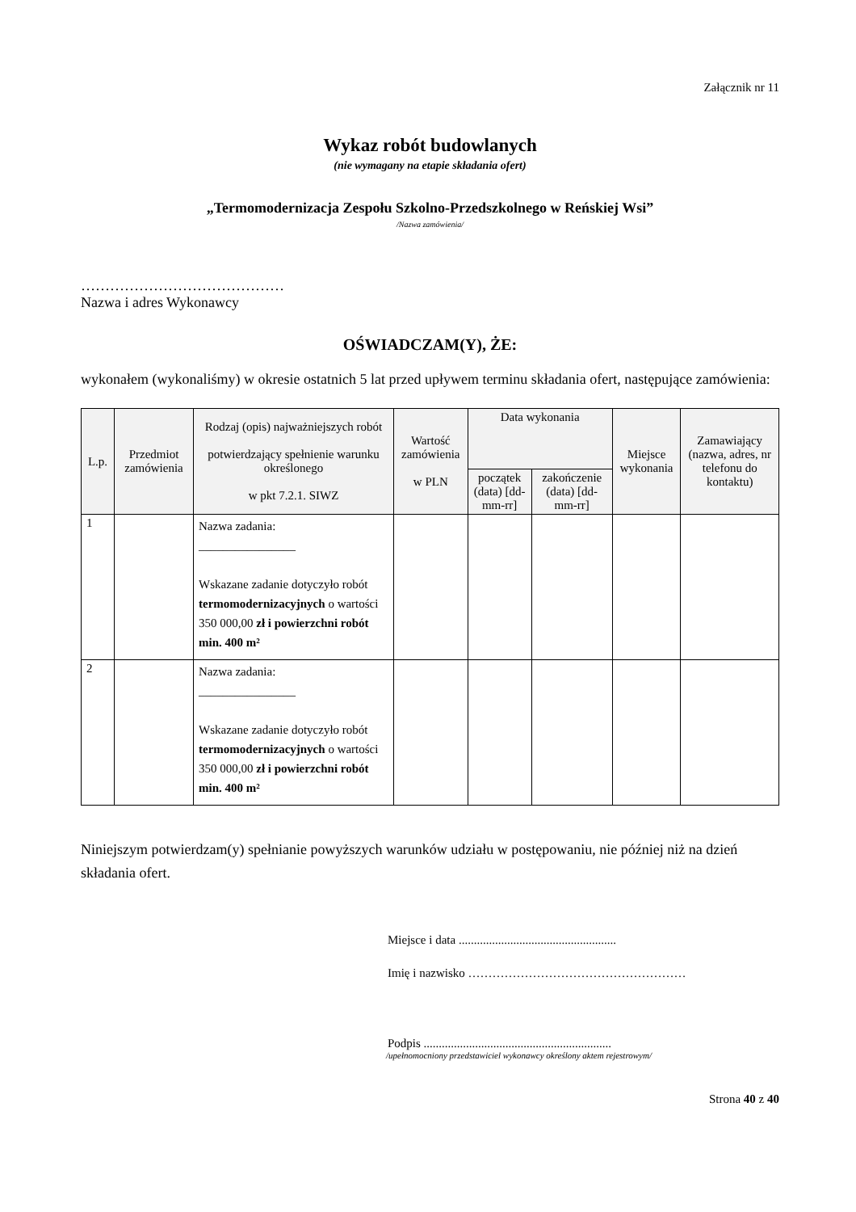Załącznik nr 11
Wykaz robót budowlanych
(nie wymagany na etapie składania ofert)
„Termomodernizacja Zespołu Szkolno-Przedszkolnego w Reńskiej Wsi”
/Nazwa zamówienia/
……………………………………
Nazwa i adres Wykonawcy
OŚWIADCZAM(Y), ŻE:
wykonałem (wykonaliśmy) w okresie ostatnich 5 lat przed upływem terminu składania ofert, następujące zamówienia:
| L.p. | Przedmiot zamówienia | Rodzaj (opis) najważniejszych robót potwierdzający spełnienie warunku określonego w pkt 7.2.1. SIWZ | Wartość zamówienia w PLN | Data wykonania | | Miejsce wykonania | Zamawiający (nazwa, adres, nr telefonu do kontaktu) |
| --- | --- | --- | --- | --- | --- | --- | --- |
| | | | | początek (data) [dd-mm-rr] | zakończenie (data) [dd-mm-rr] | | |
| 1 | | Nazwa zadania: ________________ Wskazane zadanie dotyczyło robót termomodernizacyjnych o wartości 350 000,00 zł i powierzchni robót min. 400 m² | | | | | |
| 2 | | Nazwa zadania: ________________ Wskazane zadanie dotyczyło robót termomodernizacyjnych o wartości 350 000,00 zł i powierzchni robót min. 400 m² | | | | | |
Niniejszym potwierdzam(y) spełnianie powyższych warunków udziału w postępowaniu, nie później niż na dzień składania ofert.
Miejsce i data ....................................................
Imię i nazwisko ………………………………………………
Podpis ..............................................................
/upełnomocniony przedstawiciel wykonawcy określony aktem rejestrowym/
Strona 40 z 40